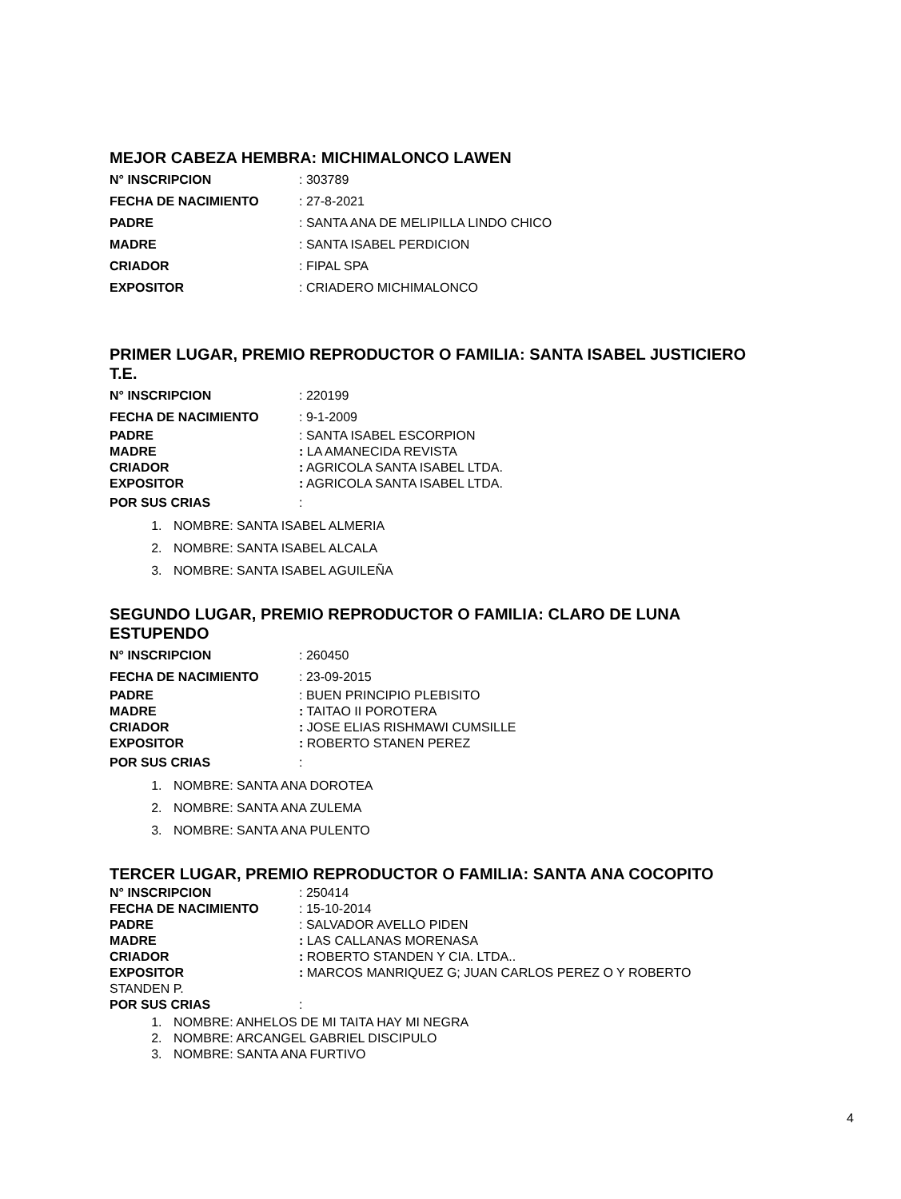MEJOR CABEZA HEMBRA: MICHIMALONCO LAWEN
N° INSCRIPCION: 303789
FECHA DE NACIMIENTO: 27-8-2021
PADRE: SANTA ANA DE MELIPILLA LINDO CHICO
MADRE: SANTA ISABEL PERDICION
CRIADOR: FIPAL SPA
EXPOSITOR: CRIADERO MICHIMALONCO
PRIMER LUGAR, PREMIO REPRODUCTOR O FAMILIA: SANTA ISABEL JUSTICIERO T.E.
N° INSCRIPCION: 220199
FECHA DE NACIMIENTO: 9-1-2009
PADRE: SANTA ISABEL ESCORPION
MADRE: LA AMANECIDA REVISTA
CRIADOR: AGRICOLA SANTA ISABEL LTDA.
EXPOSITOR: AGRICOLA SANTA ISABEL LTDA.
POR SUS CRIAS:
1. NOMBRE: SANTA ISABEL ALMERIA
2. NOMBRE: SANTA ISABEL ALCALA
3. NOMBRE: SANTA ISABEL AGUILEÑA
SEGUNDO LUGAR, PREMIO REPRODUCTOR O FAMILIA: CLARO DE LUNA ESTUPENDO
N° INSCRIPCION: 260450
FECHA DE NACIMIENTO: 23-09-2015
PADRE: BUEN PRINCIPIO PLEBISITO
MADRE: TAITAO II POROTERA
CRIADOR: JOSE ELIAS RISHMAWI CUMSILLE
EXPOSITOR: ROBERTO STANEN PEREZ
POR SUS CRIAS:
1. NOMBRE: SANTA ANA DOROTEA
2. NOMBRE: SANTA ANA ZULEMA
3. NOMBRE: SANTA ANA PULENTO
TERCER LUGAR, PREMIO REPRODUCTOR O FAMILIA: SANTA ANA COCOPITO
N° INSCRIPCION: 250414
FECHA DE NACIMIENTO: 15-10-2014
PADRE: SALVADOR AVELLO PIDEN
MADRE: LAS CALLANAS MORENASA
CRIADOR: ROBERTO STANDEN Y CIA. LTDA..
EXPOSITOR: MARCOS MANRIQUEZ G; JUAN CARLOS PEREZ O Y ROBERTO
STANDEN P.
POR SUS CRIAS:
1. NOMBRE: ANHELOS DE MI TAITA HAY MI NEGRA
2. NOMBRE: ARCANGEL GABRIEL DISCIPULO
3. NOMBRE: SANTA ANA FURTIVO
4